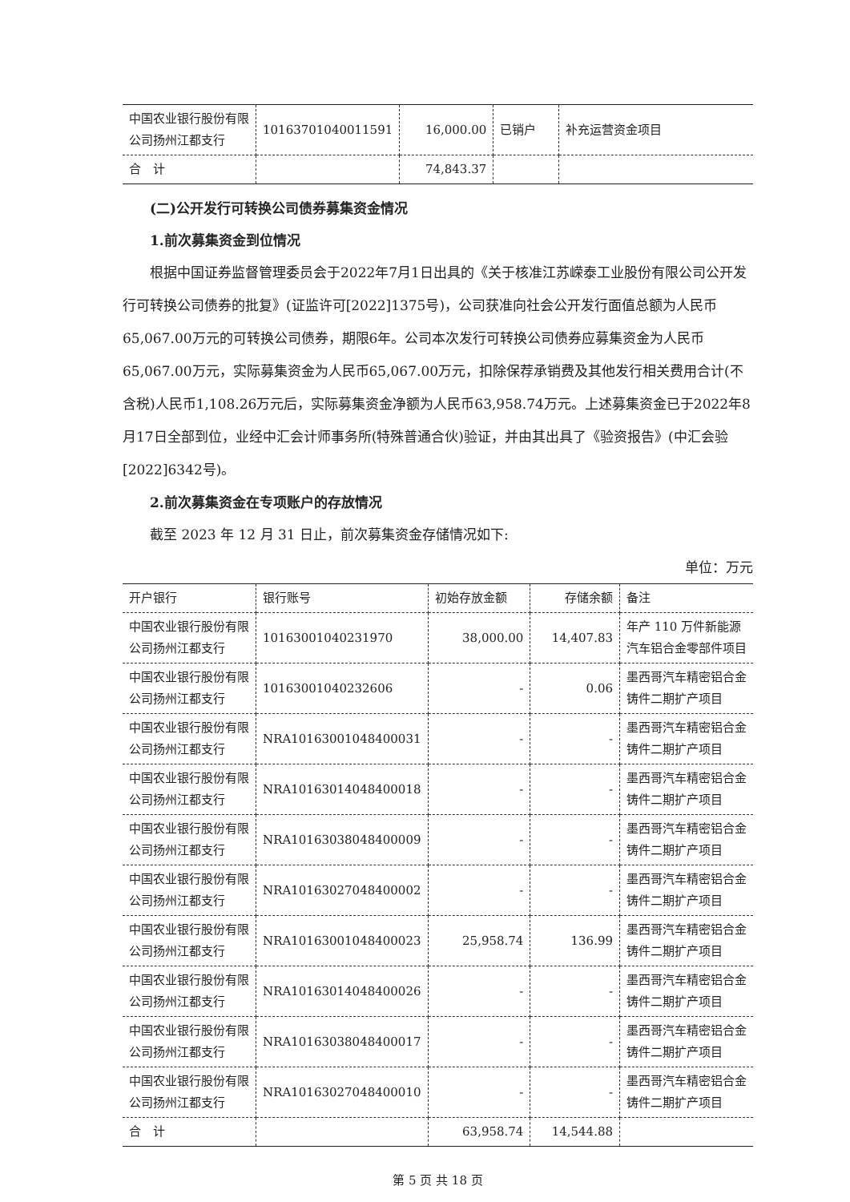| 中国农业银行股份有限公司扬州江都支行 | 10163701040011591 | 16,000.00 | 已销户 | 补充运营资金项目 |
| 合 计 | | 74,843.37 | | |
(二)公开发行可转换公司债券募集资金情况
1.前次募集资金到位情况
根据中国证券监督管理委员会于2022年7月1日出具的《关于核准江苏嵘泰工业股份有限公司公开发行可转换公司债券的批复》(证监许可[2022]1375号)，公司获准向社会公开发行面值总额为人民币65,067.00万元的可转换公司债券，期限6年。公司本次发行可转换公司债券应募集资金为人民币65,067.00万元，实际募集资金为人民币65,067.00万元，扣除保荐承销费及其他发行相关费用合计(不含税)人民币1,108.26万元后，实际募集资金净额为人民币63,958.74万元。上述募集资金已于2022年8月17日全部到位，业经中汇会计师事务所(特殊普通合伙)验证，并由其出具了《验资报告》(中汇会验[2022]6342号)。
2.前次募集资金在专项账户的存放情况
截至 2023 年 12 月 31 日止，前次募集资金存储情况如下:
单位：万元
| 开户银行 | 银行账号 | 初始存放金额 | 存储余额 | 备注 |
| --- | --- | --- | --- | --- |
| 中国农业银行股份有限公司扬州江都支行 | 10163001040231970 | 38,000.00 | 14,407.83 | 年产 110 万件新能源汽车铝合金零部件项目 |
| 中国农业银行股份有限公司扬州江都支行 | 10163001040232606 | - | 0.06 | 墨西哥汽车精密铝合金铸件二期扩产项目 |
| 中国农业银行股份有限公司扬州江都支行 | NRA10163001048400031 | - | - | 墨西哥汽车精密铝合金铸件二期扩产项目 |
| 中国农业银行股份有限公司扬州江都支行 | NRA10163014048400018 | - | - | 墨西哥汽车精密铝合金铸件二期扩产项目 |
| 中国农业银行股份有限公司扬州江都支行 | NRA10163038048400009 | - | - | 墨西哥汽车精密铝合金铸件二期扩产项目 |
| 中国农业银行股份有限公司扬州江都支行 | NRA10163027048400002 | - | - | 墨西哥汽车精密铝合金铸件二期扩产项目 |
| 中国农业银行股份有限公司扬州江都支行 | NRA10163001048400023 | 25,958.74 | 136.99 | 墨西哥汽车精密铝合金铸件二期扩产项目 |
| 中国农业银行股份有限公司扬州江都支行 | NRA10163014048400026 | - | - | 墨西哥汽车精密铝合金铸件二期扩产项目 |
| 中国农业银行股份有限公司扬州江都支行 | NRA10163038048400017 | - | - | 墨西哥汽车精密铝合金铸件二期扩产项目 |
| 中国农业银行股份有限公司扬州江都支行 | NRA10163027048400010 | - | - | 墨西哥汽车精密铝合金铸件二期扩产项目 |
| 合 计 | | 63,958.74 | 14,544.88 | |
第 5 页 共 18 页